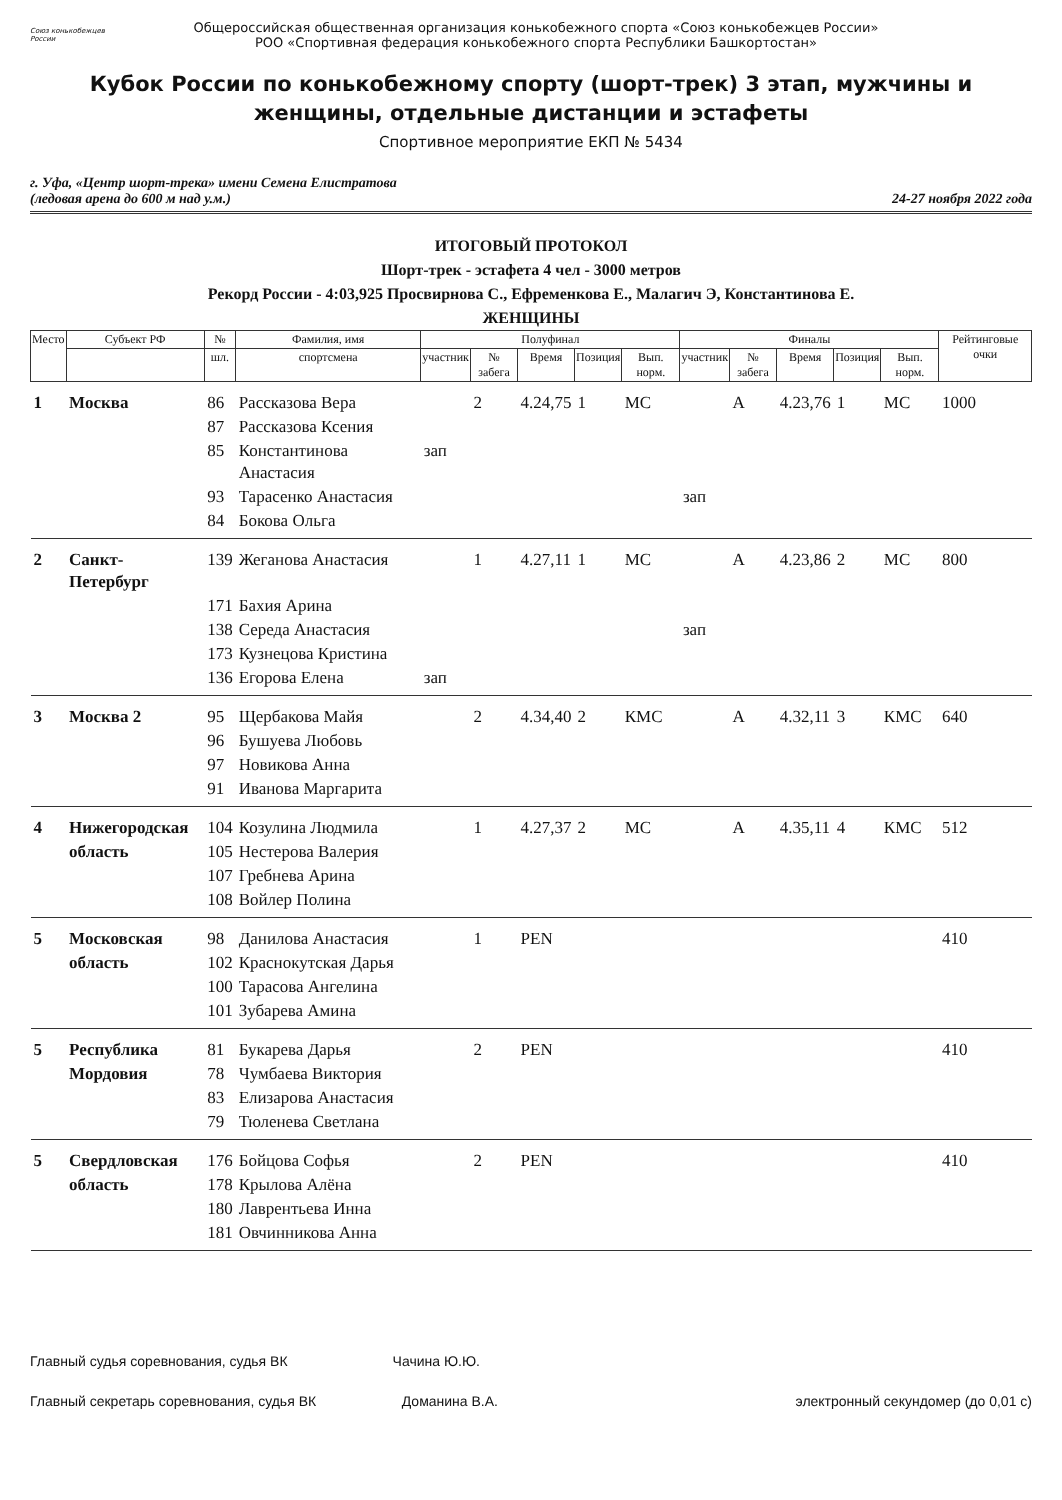Союз конькобежцев России
Общероссийская общественная организация конькобежного спорта «Союз конькобежцев России»
РОО «Спортивная федерация конькобежного спорта Республики Башкортостан»
Кубок России по конькобежному спорту (шорт-трек) 3 этап, мужчины и женщины, отдельные дистанции и эстафеты
Спортивное мероприятие ЕКП № 5434
г. Уфа, «Центр шорт-трека» имени Семена Елистратова
(ледовая арена до 600 м над у.м.)
24-27 ноября 2022 года
ИТОГОВЫЙ ПРОТОКОЛ
Шорт-трек - эстафета 4 чел - 3000 метров
Рекорд России - 4:03,925 Просвирнова С., Ефременкова Е., Малагич Э, Константинова Е.
ЖЕНЩИНЫ
| Место | Субъект РФ | № | Фамилия, имя | Полуфинал | | | | | Финалы | | | | | Рейтинговые очки |
| --- | --- | --- | --- | --- | --- | --- | --- | --- | --- | --- | --- | --- | --- | --- |
| | | шл. | спортсмена | участник | № забега | Время | Позиция | Вып. норм. | участник | № забега | Время | Позиция | Вып. норм. | |
| 1 | Москва | 86 | Рассказова Вера | | 2 | 4.24,75 | 1 | МС | | A | 4.23,76 | 1 | МС | 1000 |
| | | 87 | Рассказова Ксения | | | | | | | | | | | |
| | | 85 | Константинова Анастасия | зап | | | | | | | | | | |
| | | 93 | Тарасенко Анастасия | | | | | | зап | | | | | |
| | | 84 | Бокова Ольга | | | | | | | | | | | |
| 2 | Санкт-Петербург | 139 | Жеганова Анастасия | | 1 | 4.27,11 | 1 | МС | | A | 4.23,86 | 2 | МС | 800 |
| | | 171 | Бахия Арина | | | | | | | | | | | |
| | | 138 | Середа Анастасия | | | | | | зап | | | | | |
| | | 173 | Кузнецова Кристина | | | | | | | | | | | |
| | | 136 | Егорова Елена | зап | | | | | | | | | | |
| 3 | Москва 2 | 95 | Щербакова Майя | | 2 | 4.34,40 | 2 | КМС | | A | 4.32,11 | 3 | КМС | 640 |
| | | 96 | Бушуева Любовь | | | | | | | | | | | |
| | | 97 | Новикова Анна | | | | | | | | | | | |
| | | 91 | Иванова Маргарита | | | | | | | | | | | |
| 4 | Нижегородская | 104 | Козулина Людмила | | 1 | 4.27,37 | 2 | МС | | A | 4.35,11 | 4 | КМС | 512 |
| | область | 105 | Нестерова Валерия | | | | | | | | | | | |
| | | 107 | Гребнева Арина | | | | | | | | | | | |
| | | 108 | Войлер Полина | | | | | | | | | | | |
| 5 | Московская | 98 | Данилова Анастасия | | 1 | PEN | | | | | | | | 410 |
| | область | 102 | Краснокутская Дарья | | | | | | | | | | | |
| | | 100 | Тарасова Ангелина | | | | | | | | | | | |
| | | 101 | Зубарева Амина | | | | | | | | | | | |
| 5 | Республика | 81 | Букарева Дарья | | 2 | PEN | | | | | | | | 410 |
| | Мордовия | 78 | Чумбаева Виктория | | | | | | | | | | | |
| | | 83 | Елизарова Анастасия | | | | | | | | | | | |
| | | 79 | Тюленева Светлана | | | | | | | | | | | |
| 5 | Свердловская | 176 | Бойцова Софья | | 2 | PEN | | | | | | | | 410 |
| | область | 178 | Крылова Алёна | | | | | | | | | | | |
| | | 180 | Лаврентьева Инна | | | | | | | | | | | |
| | | 181 | Овчинникова Анна | | | | | | | | | | | |
Главный судья соревнования, судья ВК Чачина Ю.Ю.
Главный секретарь соревнования, судья ВК Доманина В.А. электронный секундомер (до 0,01 с)